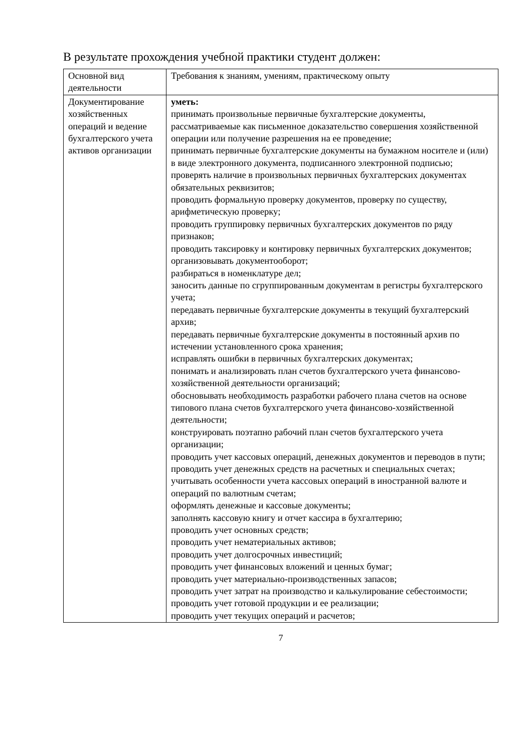В результате прохождения учебной практики студент должен:
| Основной вид деятельности | Требования к знаниям, умениям, практическому опыту |
| Документирование хозяйственных операций и ведение бухгалтерского учета активов организации | уметь: принимать произвольные первичные бухгалтерские документы, рассматриваемые как письменное доказательство совершения хозяйственной операции или получение разрешения на ее проведение; принимать первичные бухгалтерские документы на бумажном носителе и (или) в виде электронного документа, подписанного электронной подписью; проверять наличие в произвольных первичных бухгалтерских документах обязательных реквизитов; проводить формальную проверку документов, проверку по существу, арифметическую проверку; проводить группировку первичных бухгалтерских документов по ряду признаков; проводить таксировку и контировку первичных бухгалтерских документов; организовывать документооборот; разбираться в номенклатуре дел; заносить данные по сгруппированным документам в регистры бухгалтерского учета; передавать первичные бухгалтерские документы в текущий бухгалтерский архив; передавать первичные бухгалтерские документы в постоянный архив по истечении установленного срока хранения; исправлять ошибки в первичных бухгалтерских документах; понимать и анализировать план счетов бухгалтерского учета финансово-хозяйственной деятельности организаций; обосновывать необходимость разработки рабочего плана счетов на основе типового плана счетов бухгалтерского учета финансово-хозяйственной деятельности; конструировать поэтапно рабочий план счетов бухгалтерского учета организации; проводить учет кассовых операций, денежных документов и переводов в пути; проводить учет денежных средств на расчетных и специальных счетах; учитывать особенности учета кассовых операций в иностранной валюте и операций по валютным счетам; оформлять денежные и кассовые документы; заполнять кассовую книгу и отчет кассира в бухгалтерию; проводить учет основных средств; проводить учет нематериальных активов; проводить учет долгосрочных инвестиций; проводить учет финансовых вложений и ценных бумаг; проводить учет материально-производственных запасов; проводить учет затрат на производство и калькулирование себестоимости; проводить учет готовой продукции и ее реализации; проводить учет текущих операций и расчетов; |
7